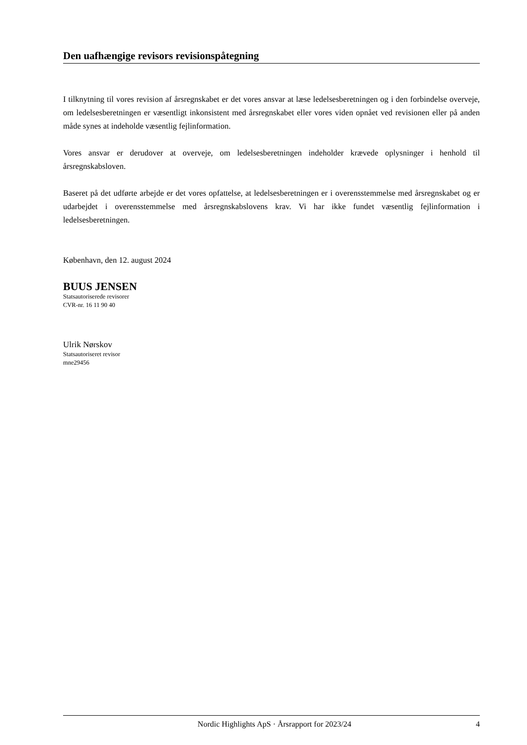Den uafhængige revisors revisionspåtegning
I tilknytning til vores revision af årsregnskabet er det vores ansvar at læse ledelsesberetningen og i den forbindelse overveje, om ledelsesberetningen er væsentligt inkonsistent med årsregnskabet eller vores viden opnået ved revisionen eller på anden måde synes at indeholde væsentlig fejlinformation.
Vores ansvar er derudover at overveje, om ledelsesberetningen indeholder krævede oplysninger i henhold til årsregnskabsloven.
Baseret på det udførte arbejde er det vores opfattelse, at ledelsesberetningen er i overensstemmelse med årsregnskabet og er udarbejdet i overensstemmelse med årsregnskabslovens krav. Vi har ikke fundet væsentlig fejlinformation i ledelsesberetningen.
København, den 12. august 2024
BUUS JENSEN
Statsautoriserede revisorer
CVR-nr. 16 11 90 40
Ulrik Nørskov
Statsautoriseret revisor
mne29456
Nordic Highlights ApS · Årsrapport for 2023/24 4